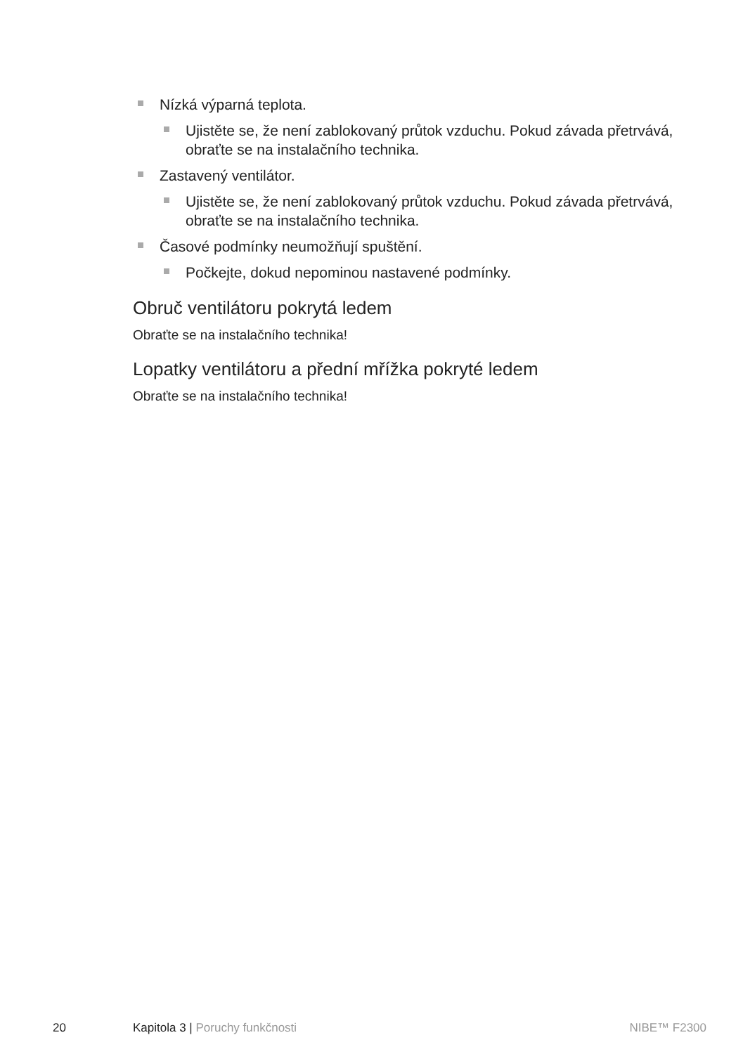Nízká výparná teplota.
Ujistěte se, že není zablokovaný průtok vzduchu. Pokud závada přetrvává, obraťte se na instalačního technika.
Zastavený ventilátor.
Ujistěte se, že není zablokovaný průtok vzduchu. Pokud závada přetrvává, obraťte se na instalačního technika.
Časové podmínky neumožňují spuštění.
Počkejte, dokud nepominou nastavené podmínky.
Obruč ventilátoru pokrytá ledem
Obraťte se na instalačního technika!
Lopatky ventilátoru a přední mřížka pokryté ledem
Obraťte se na instalačního technika!
20 Kapitola 3 | Poruchy funkčnosti NIBE™ F2300